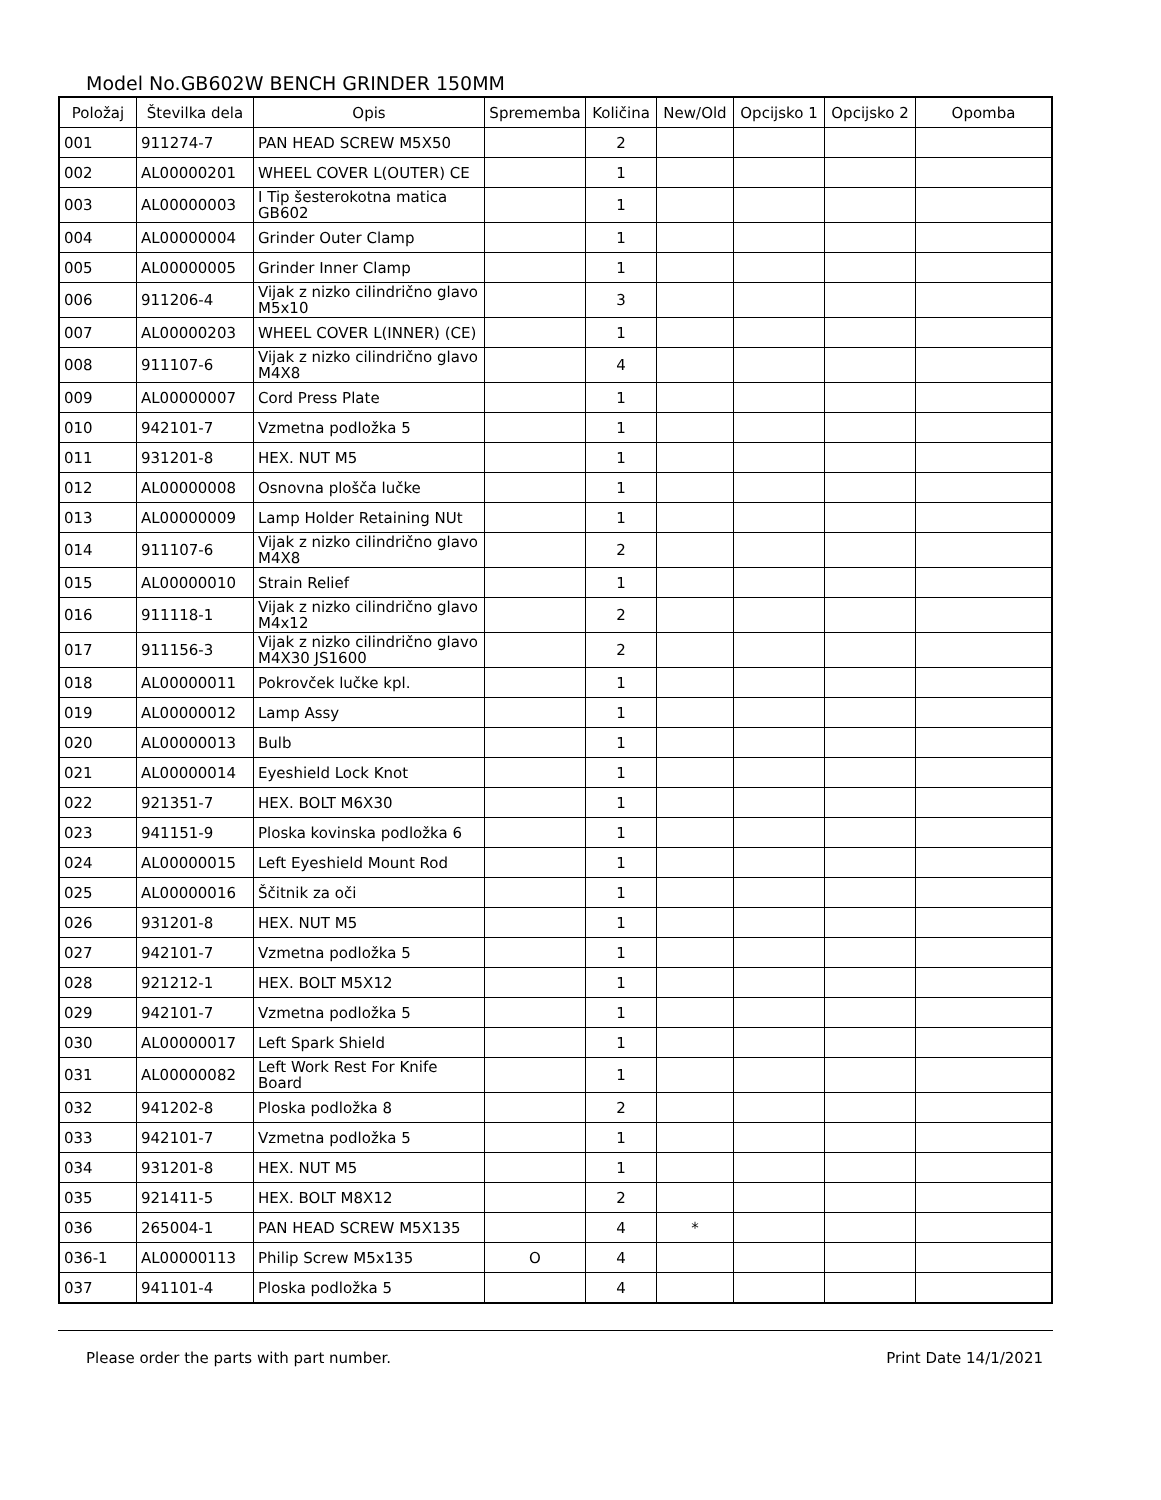Model No.GB602W BENCH GRINDER 150MM
| Položaj | Številka dela | Opis | Sprememba | Količina | New/Old | Opcijsko 1 | Opcijsko 2 | Opomba |
| --- | --- | --- | --- | --- | --- | --- | --- | --- |
| 001 | 911274-7 | PAN HEAD SCREW M5X50 | | 2 | | | | |
| 002 | AL00000201 | WHEEL COVER L(OUTER) CE | | 1 | | | | |
| 003 | AL00000003 | I Tip šesterokotna matica GB602 | | 1 | | | | |
| 004 | AL00000004 | Grinder Outer Clamp | | 1 | | | | |
| 005 | AL00000005 | Grinder Inner Clamp | | 1 | | | | |
| 006 | 911206-4 | Vijak z nizko cilindrično glavo M5x10 | | 3 | | | | |
| 007 | AL00000203 | WHEEL COVER L(INNER) (CE) | | 1 | | | | |
| 008 | 911107-6 | Vijak z nizko cilindrično glavo M4X8 | | 4 | | | | |
| 009 | AL00000007 | Cord Press Plate | | 1 | | | | |
| 010 | 942101-7 | Vzmetna podložka 5 | | 1 | | | | |
| 011 | 931201-8 | HEX. NUT M5 | | 1 | | | | |
| 012 | AL00000008 | Osnovna plošča lučke | | 1 | | | | |
| 013 | AL00000009 | Lamp Holder Retaining NUt | | 1 | | | | |
| 014 | 911107-6 | Vijak z nizko cilindrično glavo M4X8 | | 2 | | | | |
| 015 | AL00000010 | Strain Relief | | 1 | | | | |
| 016 | 911118-1 | Vijak z nizko cilindrično glavo M4x12 | | 2 | | | | |
| 017 | 911156-3 | Vijak z nizko cilindrično glavo M4X30 JS1600 | | 2 | | | | |
| 018 | AL00000011 | Pokrovček lučke kpl. | | 1 | | | | |
| 019 | AL00000012 | Lamp Assy | | 1 | | | | |
| 020 | AL00000013 | Bulb | | 1 | | | | |
| 021 | AL00000014 | Eyeshield Lock Knot | | 1 | | | | |
| 022 | 921351-7 | HEX. BOLT M6X30 | | 1 | | | | |
| 023 | 941151-9 | Ploska kovinska podložka 6 | | 1 | | | | |
| 024 | AL00000015 | Left Eyeshield Mount Rod | | 1 | | | | |
| 025 | AL00000016 | Ščitnik za oči | | 1 | | | | |
| 026 | 931201-8 | HEX. NUT M5 | | 1 | | | | |
| 027 | 942101-7 | Vzmetna podložka 5 | | 1 | | | | |
| 028 | 921212-1 | HEX. BOLT M5X12 | | 1 | | | | |
| 029 | 942101-7 | Vzmetna podložka 5 | | 1 | | | | |
| 030 | AL00000017 | Left Spark Shield | | 1 | | | | |
| 031 | AL00000082 | Left Work Rest For Knife Board | | 1 | | | | |
| 032 | 941202-8 | Ploska podložka 8 | | 2 | | | | |
| 033 | 942101-7 | Vzmetna podložka 5 | | 1 | | | | |
| 034 | 931201-8 | HEX. NUT M5 | | 1 | | | | |
| 035 | 921411-5 | HEX. BOLT M8X12 | | 2 | | | | |
| 036 | 265004-1 | PAN HEAD SCREW M5X135 | | 4 | * | | | |
| 036-1 | AL00000113 | Philip Screw M5x135 | O | 4 | | | | |
| 037 | 941101-4 | Ploska podložka 5 | | 4 | | | | |
Please order the parts with part number. Print Date 14/1/2021